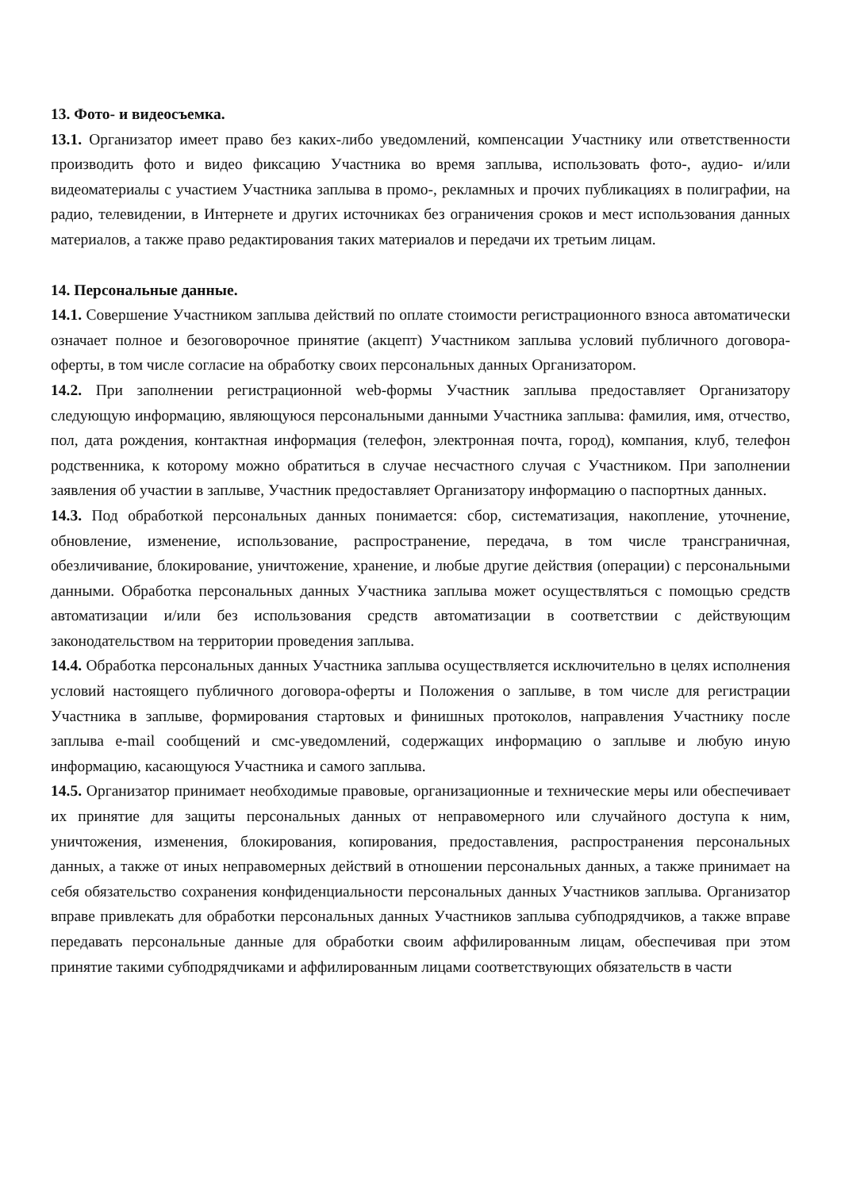13. Фото- и видеосъемка.
13.1. Организатор имеет право без каких-либо уведомлений, компенсации Участнику или ответственности производить фото и видео фиксацию Участника во время заплыва, использовать фото-, аудио- и/или видеоматериалы с участием Участника заплыва в промо-, рекламных и прочих публикациях в полиграфии, на радио, телевидении, в Интернете и других источниках без ограничения сроков и мест использования данных материалов, а также право редактирования таких материалов и передачи их третьим лицам.
14. Персональные данные.
14.1. Совершение Участником заплыва действий по оплате стоимости регистрационного взноса автоматически означает полное и безоговорочное принятие (акцепт) Участником заплыва условий публичного договора-оферты, в том числе согласие на обработку своих персональных данных Организатором.
14.2. При заполнении регистрационной web-формы Участник заплыва предоставляет Организатору следующую информацию, являющуюся персональными данными Участника заплыва: фамилия, имя, отчество, пол, дата рождения, контактная информация (телефон, электронная почта, город), компания, клуб, телефон родственника, к которому можно обратиться в случае несчастного случая с Участником. При заполнении заявления об участии в заплыве, Участник предоставляет Организатору информацию о паспортных данных.
14.3. Под обработкой персональных данных понимается: сбор, систематизация, накопление, уточнение, обновление, изменение, использование, распространение, передача, в том числе трансграничная, обезличивание, блокирование, уничтожение, хранение, и любые другие действия (операции) с персональными данными. Обработка персональных данных Участника заплыва может осуществляться с помощью средств автоматизации и/или без использования средств автоматизации в соответствии с действующим законодательством на территории проведения заплыва.
14.4. Обработка персональных данных Участника заплыва осуществляется исключительно в целях исполнения условий настоящего публичного договора-оферты и Положения о заплыве, в том числе для регистрации Участника в заплыве, формирования стартовых и финишных протоколов, направления Участнику после заплыва e-mail сообщений и смс-уведомлений, содержащих информацию о заплыве и любую иную информацию, касающуюся Участника и самого заплыва.
14.5. Организатор принимает необходимые правовые, организационные и технические меры или обеспечивает их принятие для защиты персональных данных от неправомерного или случайного доступа к ним, уничтожения, изменения, блокирования, копирования, предоставления, распространения персональных данных, а также от иных неправомерных действий в отношении персональных данных, а также принимает на себя обязательство сохранения конфиденциальности персональных данных Участников заплыва. Организатор вправе привлекать для обработки персональных данных Участников заплыва субподрядчиков, а также вправе передавать персональные данные для обработки своим аффилированным лицам, обеспечивая при этом принятие такими субподрядчиками и аффилированным лицами соответствующих обязательств в части